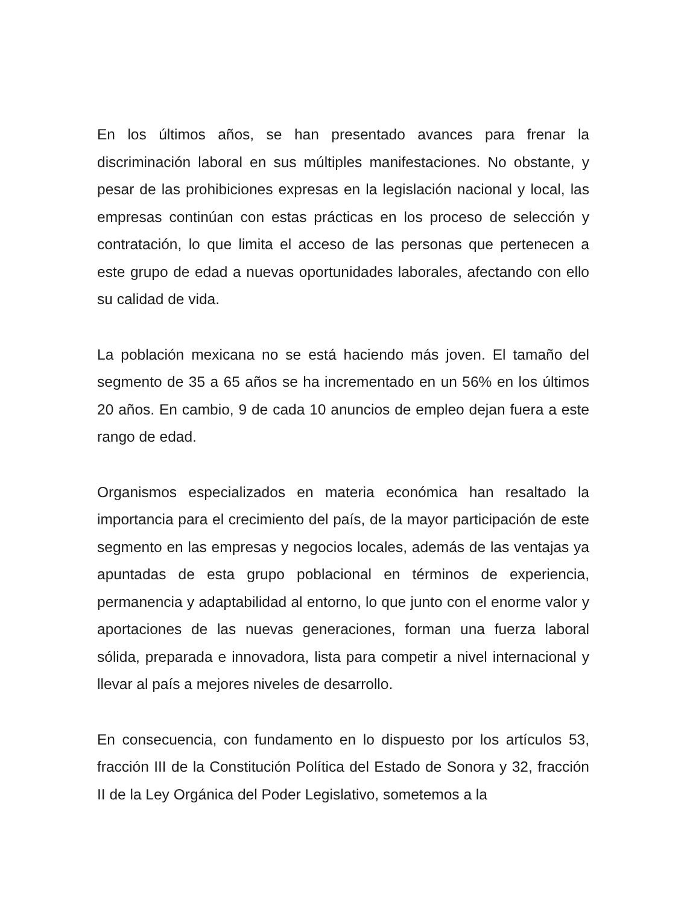En los últimos años, se han presentado avances para frenar la discriminación laboral en sus múltiples manifestaciones. No obstante, y pesar de las prohibiciones expresas en la legislación nacional y local, las empresas continúan con estas prácticas en los proceso de selección y contratación, lo que limita el acceso de las personas que pertenecen a este grupo de edad a nuevas oportunidades laborales, afectando con ello su calidad de vida.
La población mexicana no se está haciendo más joven. El tamaño del segmento de 35 a 65 años se ha incrementado en un 56% en los últimos 20 años. En cambio, 9 de cada 10 anuncios de empleo dejan fuera a este rango de edad.
Organismos especializados en materia económica han resaltado la importancia para el crecimiento del país, de la mayor participación de este segmento en las empresas y negocios locales, además de las ventajas ya apuntadas de esta grupo poblacional en términos de experiencia, permanencia y adaptabilidad al entorno, lo que junto con el enorme valor y aportaciones de las nuevas generaciones, forman una fuerza laboral sólida, preparada e innovadora, lista para competir a nivel internacional y llevar al país a mejores niveles de desarrollo.
En consecuencia, con fundamento en lo dispuesto por los artículos 53, fracción III de la Constitución Política del Estado de Sonora y 32, fracción II de la Ley Orgánica del Poder Legislativo, sometemos a la